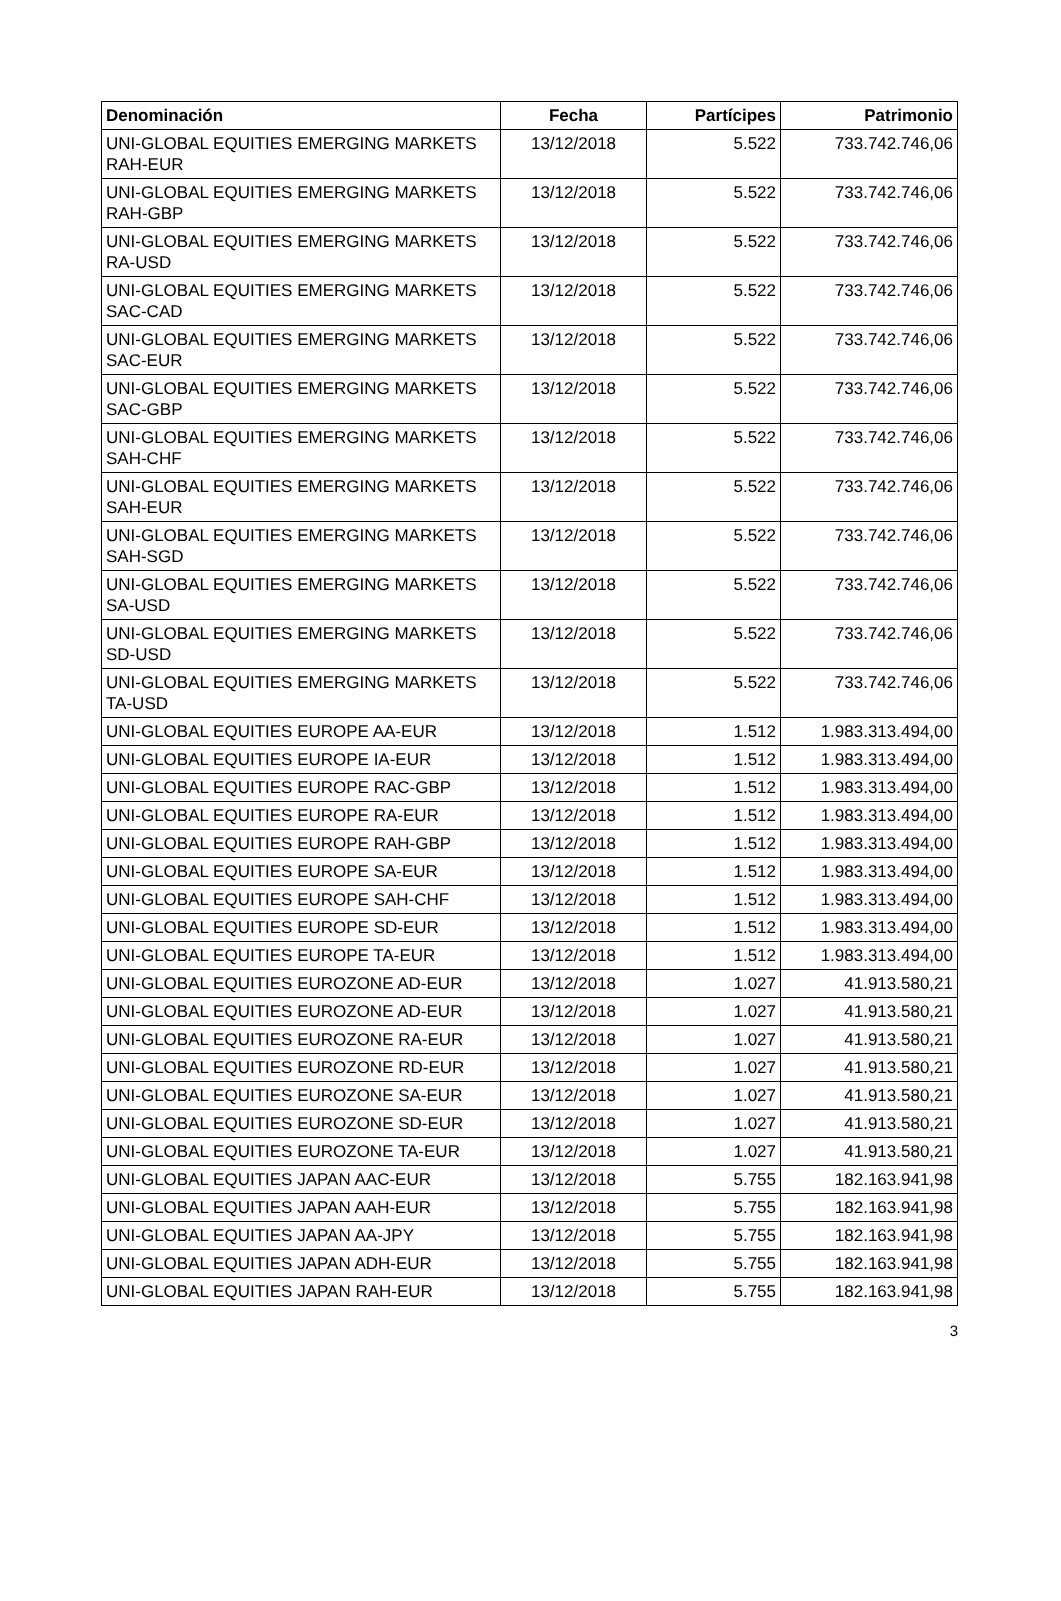| Denominación | Fecha | Partícipes | Patrimonio |
| --- | --- | --- | --- |
| UNI-GLOBAL EQUITIES EMERGING MARKETS RAH-EUR | 13/12/2018 | 5.522 | 733.742.746,06 |
| UNI-GLOBAL EQUITIES EMERGING MARKETS RAH-GBP | 13/12/2018 | 5.522 | 733.742.746,06 |
| UNI-GLOBAL EQUITIES EMERGING MARKETS RA-USD | 13/12/2018 | 5.522 | 733.742.746,06 |
| UNI-GLOBAL EQUITIES EMERGING MARKETS SAC-CAD | 13/12/2018 | 5.522 | 733.742.746,06 |
| UNI-GLOBAL EQUITIES EMERGING MARKETS SAC-EUR | 13/12/2018 | 5.522 | 733.742.746,06 |
| UNI-GLOBAL EQUITIES EMERGING MARKETS SAC-GBP | 13/12/2018 | 5.522 | 733.742.746,06 |
| UNI-GLOBAL EQUITIES EMERGING MARKETS SAH-CHF | 13/12/2018 | 5.522 | 733.742.746,06 |
| UNI-GLOBAL EQUITIES EMERGING MARKETS SAH-EUR | 13/12/2018 | 5.522 | 733.742.746,06 |
| UNI-GLOBAL EQUITIES EMERGING MARKETS SAH-SGD | 13/12/2018 | 5.522 | 733.742.746,06 |
| UNI-GLOBAL EQUITIES EMERGING MARKETS SA-USD | 13/12/2018 | 5.522 | 733.742.746,06 |
| UNI-GLOBAL EQUITIES EMERGING MARKETS SD-USD | 13/12/2018 | 5.522 | 733.742.746,06 |
| UNI-GLOBAL EQUITIES EMERGING MARKETS TA-USD | 13/12/2018 | 5.522 | 733.742.746,06 |
| UNI-GLOBAL EQUITIES EUROPE AA-EUR | 13/12/2018 | 1.512 | 1.983.313.494,00 |
| UNI-GLOBAL EQUITIES EUROPE IA-EUR | 13/12/2018 | 1.512 | 1.983.313.494,00 |
| UNI-GLOBAL EQUITIES EUROPE RAC-GBP | 13/12/2018 | 1.512 | 1.983.313.494,00 |
| UNI-GLOBAL EQUITIES EUROPE RA-EUR | 13/12/2018 | 1.512 | 1.983.313.494,00 |
| UNI-GLOBAL EQUITIES EUROPE RAH-GBP | 13/12/2018 | 1.512 | 1.983.313.494,00 |
| UNI-GLOBAL EQUITIES EUROPE SA-EUR | 13/12/2018 | 1.512 | 1.983.313.494,00 |
| UNI-GLOBAL EQUITIES EUROPE SAH-CHF | 13/12/2018 | 1.512 | 1.983.313.494,00 |
| UNI-GLOBAL EQUITIES EUROPE SD-EUR | 13/12/2018 | 1.512 | 1.983.313.494,00 |
| UNI-GLOBAL EQUITIES EUROPE TA-EUR | 13/12/2018 | 1.512 | 1.983.313.494,00 |
| UNI-GLOBAL EQUITIES EUROZONE AD-EUR | 13/12/2018 | 1.027 | 41.913.580,21 |
| UNI-GLOBAL EQUITIES EUROZONE AD-EUR | 13/12/2018 | 1.027 | 41.913.580,21 |
| UNI-GLOBAL EQUITIES EUROZONE RA-EUR | 13/12/2018 | 1.027 | 41.913.580,21 |
| UNI-GLOBAL EQUITIES EUROZONE RD-EUR | 13/12/2018 | 1.027 | 41.913.580,21 |
| UNI-GLOBAL EQUITIES EUROZONE SA-EUR | 13/12/2018 | 1.027 | 41.913.580,21 |
| UNI-GLOBAL EQUITIES EUROZONE SD-EUR | 13/12/2018 | 1.027 | 41.913.580,21 |
| UNI-GLOBAL EQUITIES EUROZONE TA-EUR | 13/12/2018 | 1.027 | 41.913.580,21 |
| UNI-GLOBAL EQUITIES JAPAN AAC-EUR | 13/12/2018 | 5.755 | 182.163.941,98 |
| UNI-GLOBAL EQUITIES JAPAN AAH-EUR | 13/12/2018 | 5.755 | 182.163.941,98 |
| UNI-GLOBAL EQUITIES JAPAN AA-JPY | 13/12/2018 | 5.755 | 182.163.941,98 |
| UNI-GLOBAL EQUITIES JAPAN ADH-EUR | 13/12/2018 | 5.755 | 182.163.941,98 |
| UNI-GLOBAL EQUITIES JAPAN RAH-EUR | 13/12/2018 | 5.755 | 182.163.941,98 |
3